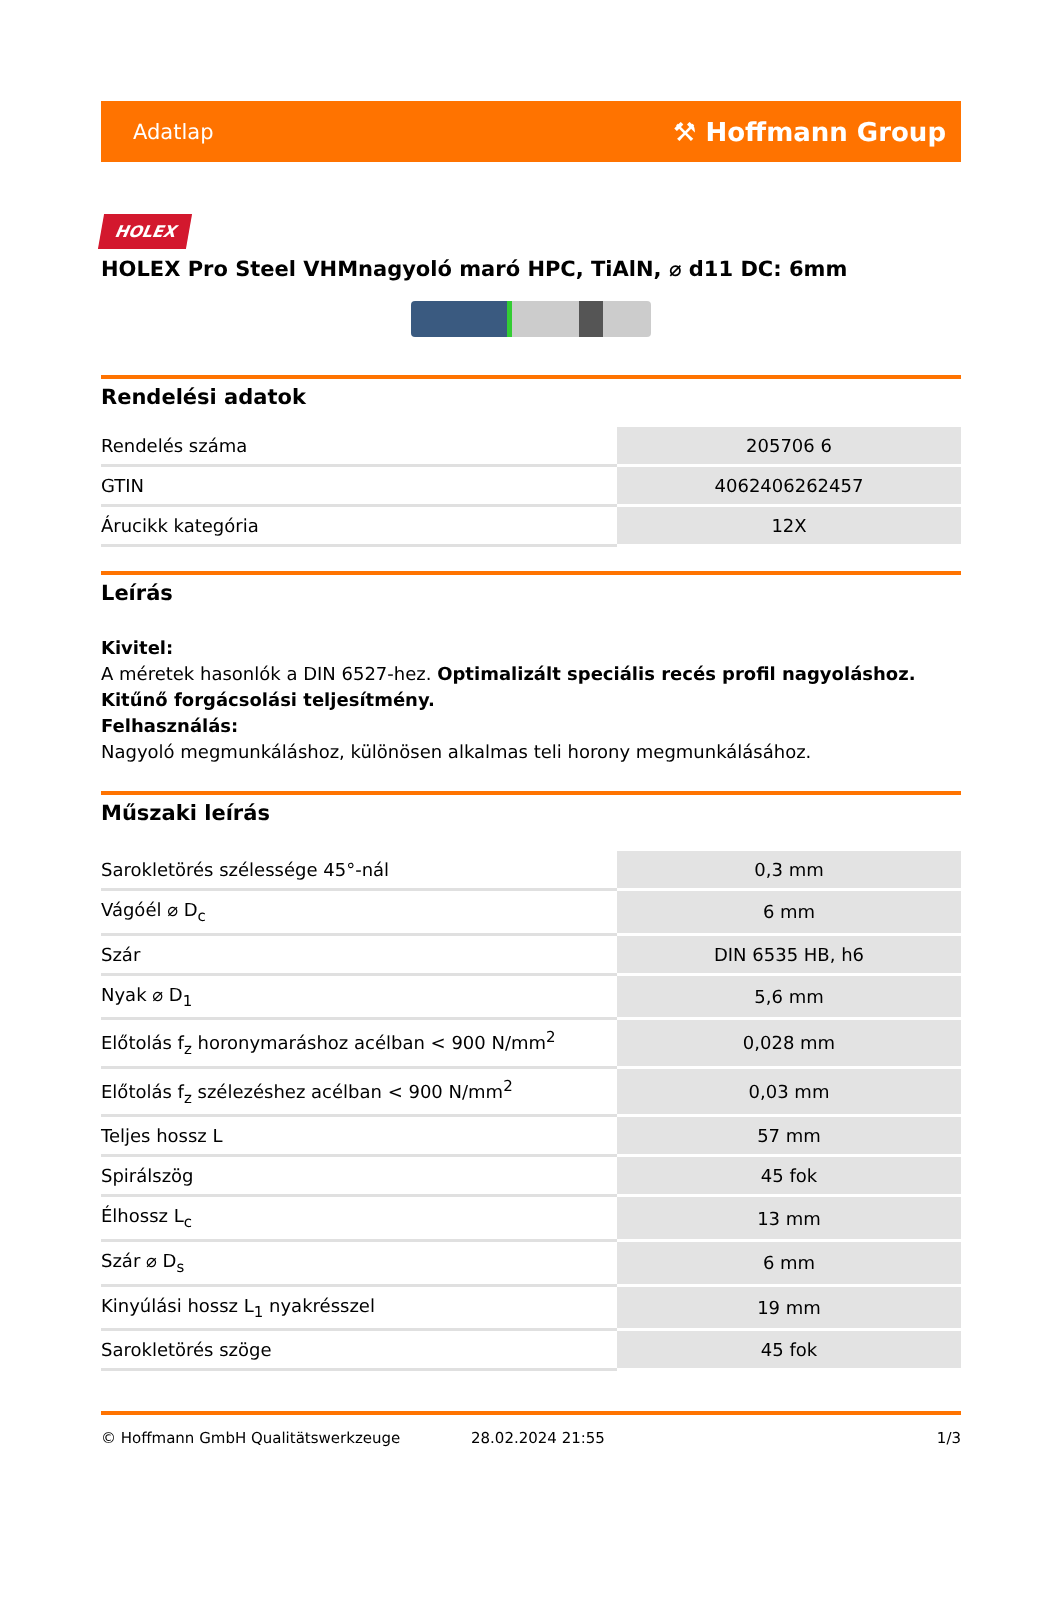Adatlap ⚒ Hoffmann Group
HOLEX
HOLEX Pro Steel VHMnagyoló maró HPC, TiAlN, ⌀ d11 DC: 6mm
Rendelési adatok
| Rendelés száma | 205706 6 |
| GTIN | 4062406262457 |
| Árucikk kategória | 12X |
Leírás
Kivitel:
A méretek hasonlók a DIN 6527-hez. Optimalizált speciális recés profil nagyoláshoz. Kitűnő forgácsolási teljesítmény.
Felhasználás:
Nagyoló megmunkáláshoz, különösen alkalmas teli horony megmunkálásához.
Műszaki leírás
| Sarokletörés szélessége 45°-nál | 0,3 mm |
| Vágóél ⌀ D<sub>c</sub> | 6 mm |
| Szár | DIN 6535 HB, h6 |
| Nyak ⌀ D<sub>1</sub> | 5,6 mm |
| Előtolás f<sub>z</sub> horonymaráshoz acélban < 900 N/mm<sup>2</sup> | 0,028 mm |
| Előtolás f<sub>z</sub> szélezéshez acélban < 900 N/mm<sup>2</sup> | 0,03 mm |
| Teljes hossz L | 57 mm |
| Spirálszög | 45 fok |
| Élhossz L<sub>c</sub> | 13 mm |
| Szár ⌀ D<sub>s</sub> | 6 mm |
| Kinyúlási hossz L<sub>1</sub> nyakrésszel | 19 mm |
| Sarokletörés szöge | 45 fok |
© Hoffmann GmbH Qualitätswerkzeuge 28.02.2024 21:55 1/3